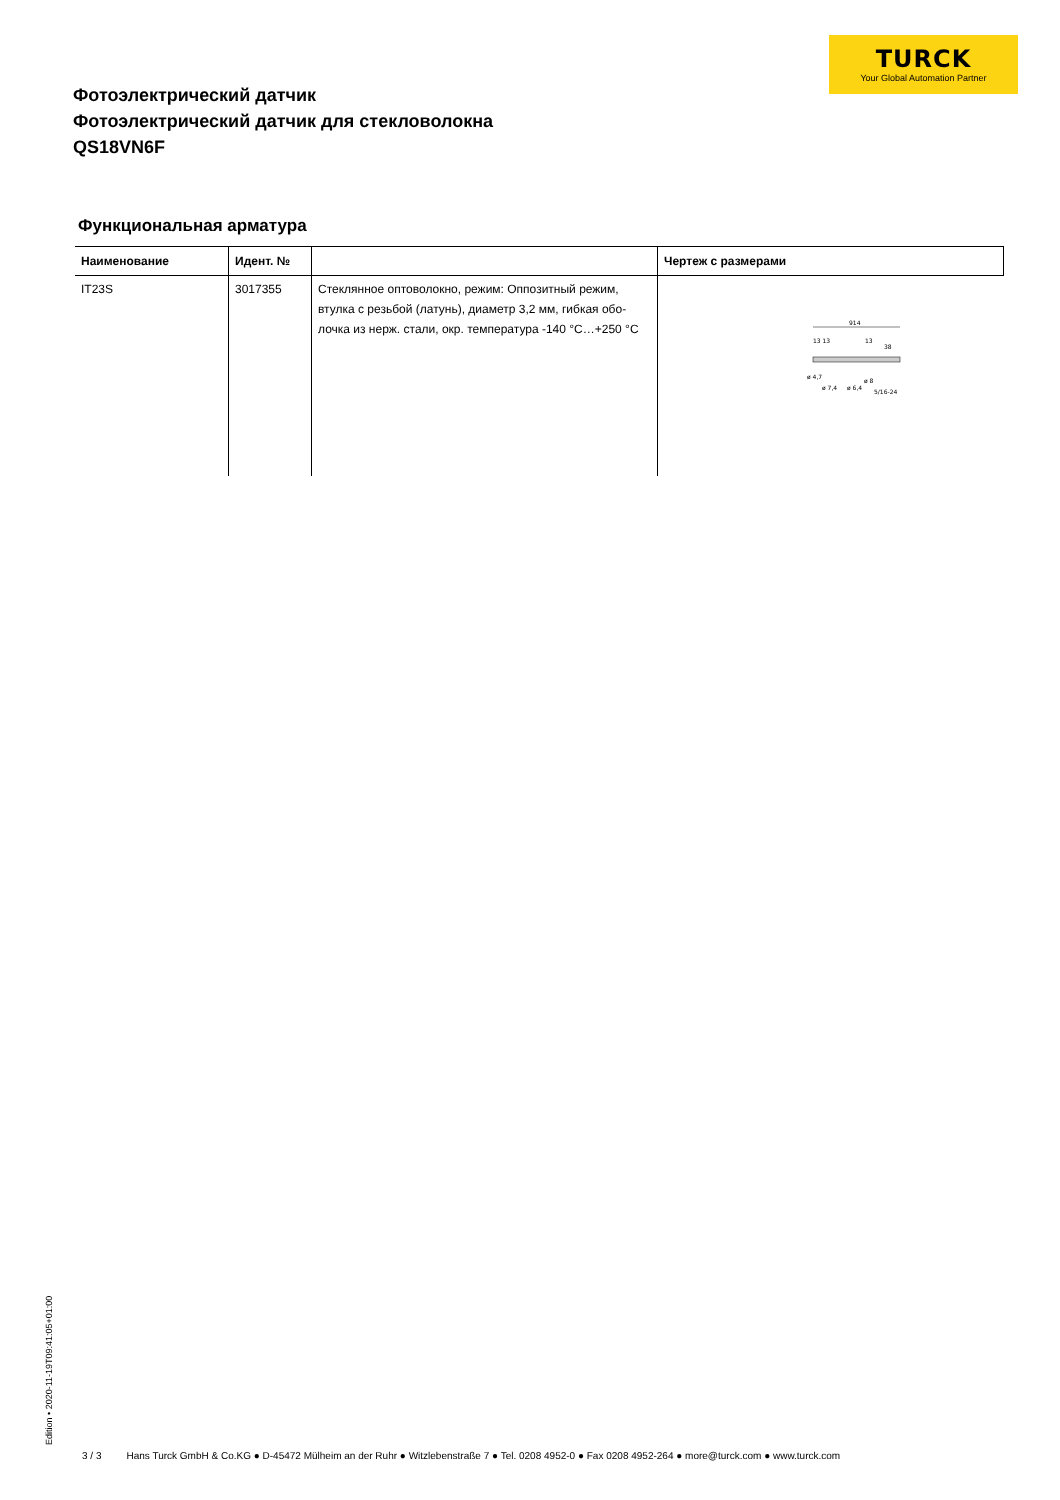TURCK
Your Global Automation Partner
Фотоэлектрический датчик
Фотоэлектрический датчик для стекловолокна
QS18VN6F
Функциональная арматура
| Наименование | Идент. № | | Чертеж с размерами |
| --- | --- | --- | --- |
| IT23S | 3017355 | Стеклянное оптоволокно, режим: Оппозитный режим, втулка с резьбой (латунь), диаметр 3,2 мм, гибкая обо­лочка из нерж. стали, окр. температура -140 °C…+250 °C | 914 13 13 13 38 ø 4,7 ø 7,4 ø 6,4 ø 8 5/16-24 |
Edition • 2020-11-19T09:41:05+01:00
3 / 3 Hans Turck GmbH & Co.KG ● D-45472 Mülheim an der Ruhr ● Witzlebenstraße 7 ● Tel. 0208 4952-0 ● Fax 0208 4952-264 ● more@turck.com ● www.turck.com